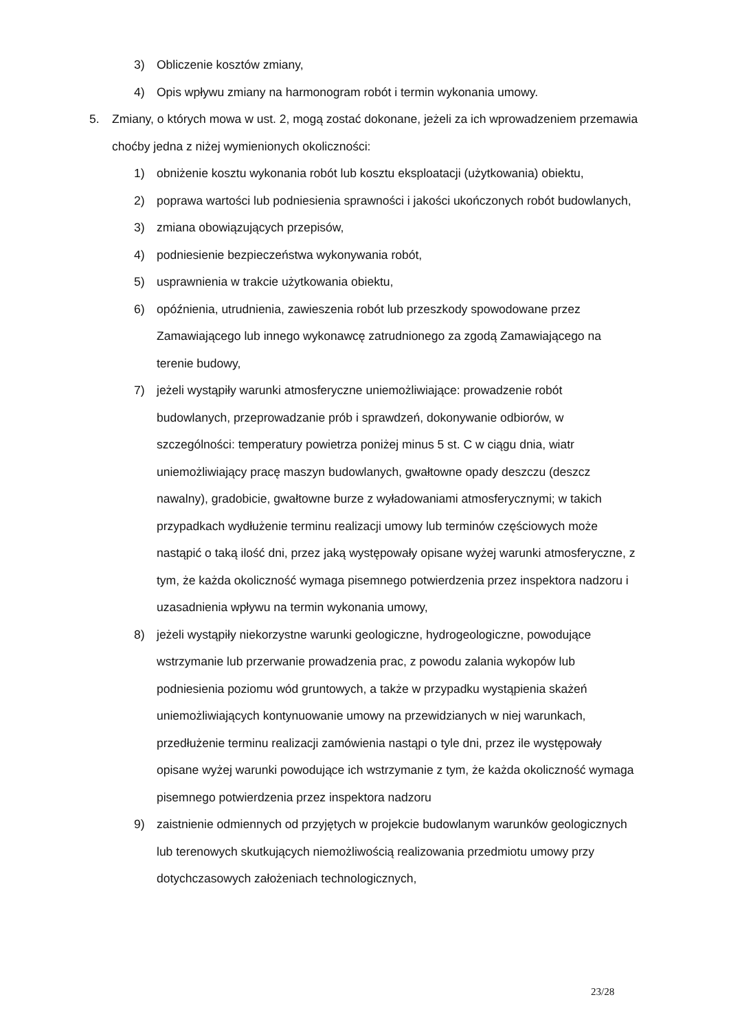3) Obliczenie kosztów zmiany,
4) Opis wpływu zmiany na harmonogram robót i termin wykonania umowy.
5. Zmiany, o których mowa w ust. 2, mogą zostać dokonane, jeżeli za ich wprowadzeniem przemawia choćby jedna z niżej wymienionych okoliczności:
1) obniżenie kosztu wykonania robót lub kosztu eksploatacji (użytkowania) obiektu,
2) poprawa wartości lub podniesienia sprawności i jakości ukończonych robót budowlanych,
3) zmiana obowiązujących przepisów,
4) podniesienie bezpieczeństwa wykonywania robót,
5) usprawnienia w trakcie użytkowania obiektu,
6) opóźnienia, utrudnienia, zawieszenia robót lub przeszkody spowodowane przez Zamawiającego lub innego wykonawcę zatrudnionego za zgodą Zamawiającego na terenie budowy,
7) jeżeli wystąpiły warunki atmosferyczne uniemożliwiające: prowadzenie robót budowlanych, przeprowadzanie prób i sprawdzeń, dokonywanie odbiorów, w szczególności: temperatury powietrza poniżej minus 5 st. C w ciągu dnia, wiatr uniemożliwiający pracę maszyn budowlanych, gwałtowne opady deszczu (deszcz nawalny), gradobicie, gwałtowne burze z wyładowaniami atmosferycznymi; w takich przypadkach wydłużenie terminu realizacji umowy lub terminów częściowych może nastąpić o taką ilość dni, przez jaką występowały opisane wyżej warunki atmosferyczne, z tym, że każda okoliczność wymaga pisemnego potwierdzenia przez inspektora nadzoru i uzasadnienia wpływu na termin wykonania umowy,
8) jeżeli wystąpiły niekorzystne warunki geologiczne, hydrogeologiczne, powodujące wstrzymanie lub przerwanie prowadzenia prac, z powodu zalania wykopów lub podniesienia poziomu wód gruntowych, a także w przypadku wystąpienia skażeń uniemożliwiających kontynuowanie umowy na przewidzianych w niej warunkach, przedłużenie terminu realizacji zamówienia nastąpi o tyle dni, przez ile występowały opisane wyżej warunki powodujące ich wstrzymanie z tym, że każda okoliczność wymaga pisemnego potwierdzenia przez inspektora nadzoru
9) zaistnienie odmiennych od przyjętych w projekcie budowlanym warunków geologicznych lub terenowych skutkujących niemożliwością realizowania przedmiotu umowy przy dotychczasowych założeniach technologicznych,
23/28